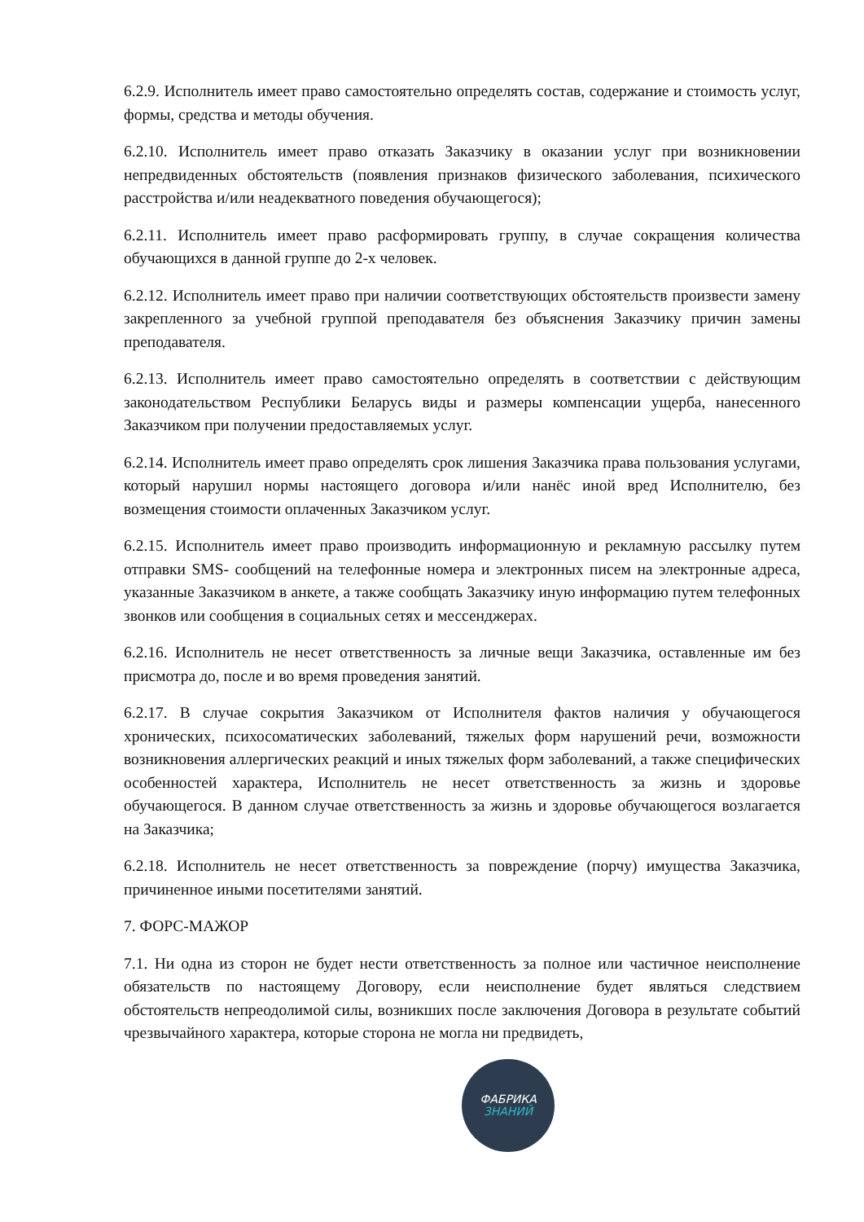6.2.9. Исполнитель имеет право самостоятельно определять состав, содержание и стоимость услуг, формы, средства и методы обучения.
6.2.10. Исполнитель имеет право отказать Заказчику в оказании услуг при возникновении непредвиденных обстоятельств (появления признаков физического заболевания, психического расстройства и/или неадекватного поведения обучающегося);
6.2.11. Исполнитель имеет право расформировать группу, в случае сокращения количества обучающихся в данной группе до 2-х человек.
6.2.12. Исполнитель имеет право при наличии соответствующих обстоятельств произвести замену закрепленного за учебной группой преподавателя без объяснения Заказчику причин замены преподавателя.
6.2.13. Исполнитель имеет право самостоятельно определять в соответствии с действующим законодательством Республики Беларусь виды и размеры компенсации ущерба, нанесенного Заказчиком при получении предоставляемых услуг.
6.2.14. Исполнитель имеет право определять срок лишения Заказчика права пользования услугами, который нарушил нормы настоящего договора и/или нанёс иной вред Исполнителю, без возмещения стоимости оплаченных Заказчиком услуг.
6.2.15. Исполнитель имеет право производить информационную и рекламную рассылку путем отправки SMS- сообщений на телефонные номера и электронных писем на электронные адреса, указанные Заказчиком в анкете, а также сообщать Заказчику иную информацию путем телефонных звонков или сообщения в социальных сетях и мессенджерах.
6.2.16. Исполнитель не несет ответственность за личные вещи Заказчика, оставленные им без присмотра до, после и во время проведения занятий.
6.2.17. В случае сокрытия Заказчиком от Исполнителя фактов наличия у обучающегося хронических, психосоматических заболеваний, тяжелых форм нарушений речи, возможности возникновения аллергических реакций и иных тяжелых форм заболеваний, а также специфических особенностей характера, Исполнитель не несет ответственность за жизнь и здоровье обучающегося. В данном случае ответственность за жизнь и здоровье обучающегося возлагается на Заказчика;
6.2.18. Исполнитель не несет ответственность за повреждение (порчу) имущества Заказчика, причиненное иными посетителями занятий.
7. ФОРС-МАЖОР
7.1. Ни одна из сторон не будет нести ответственность за полное или частичное неисполнение обязательств по настоящему Договору, если неисполнение будет являться следствием обстоятельств непреодолимой силы, возникших после заключения Договора в результате событий чрезвычайного характера, которые сторона не могла ни предвидеть,
ФАБРИКА
ЗНАНИЙ